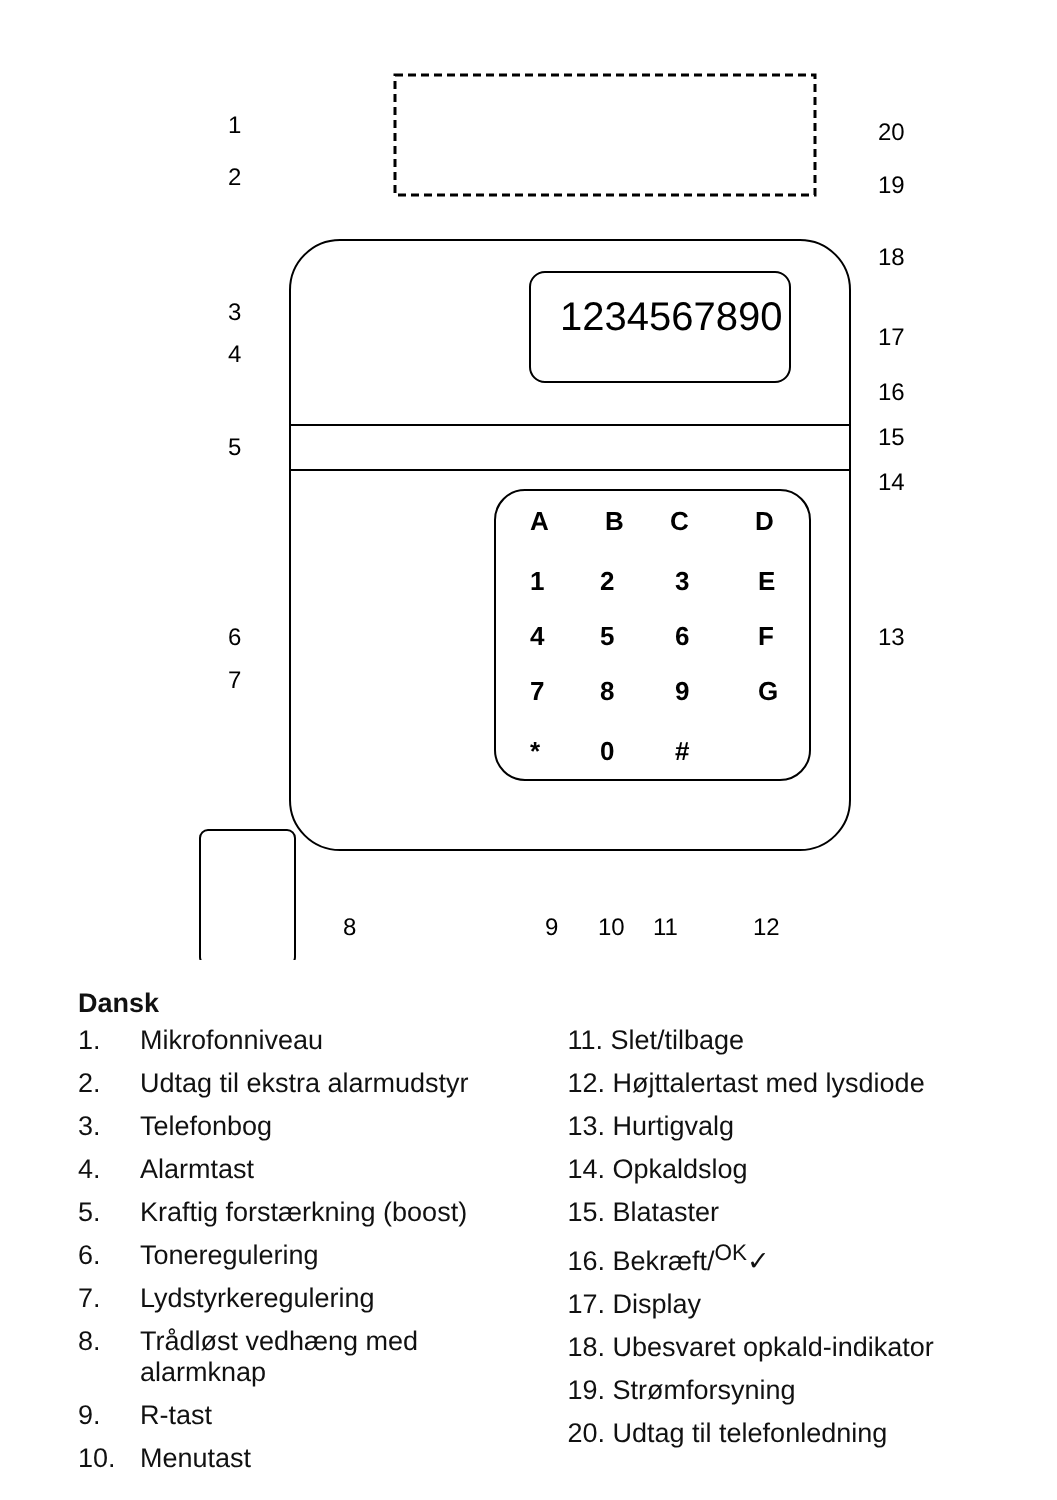1234567890
A
B
C
D
1
2
3
E
4
5
6
F
7
8
9
G
*
0
#
1
2
3
4
5
6
7
8
9
10
11
12
13
14
15
16
17
18
19
20
Dansk
1. Mikrofonniveau
2. Udtag til ekstra alarmudstyr
3. Telefonbog
4. Alarmtast
5. Kraftig forstærkning (boost)
6. Toneregulering
7. Lydstyrkeregulering
8. Trådløst vedhæng med alarmknap
9. R-tast
10. Menutast
11. Slet/tilbage
12. Højttalertast med lysdiode
13. Hurtigvalg
14. Opkaldslog
15. Blataster
16. Bekræft/<sup>OK</sup>✓
17. Display
18. Ubesvaret opkald-indikator
19. Strømforsyning
20. Udtag til telefonledning